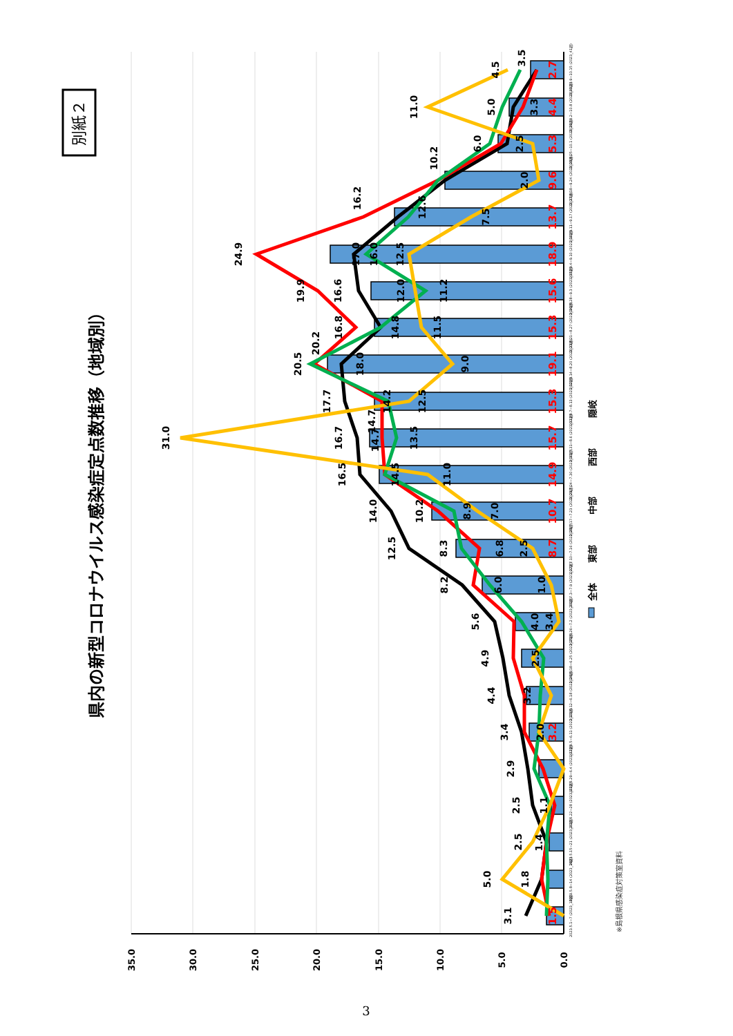別紙２
県内の新型コロナウイルス感染症定点数推移（地域別）
0.0
5.0
10.0
15.0
20.0
25.0
30.0
35.0
1.5
3.2
8.7
10.7
14.9
15.7
15.3
19.1
15.3
15.6
18.9
13.7
9.6
5.3
4.4
2.7
3.1
1.8
2.5
2.9
3.4
4.4
4.9
5.6
8.2
12.5
14.0
16.5
16.7
17.7
16.6
17.0
24.9
19.9
16.8
20.2
16.2
10.2
10.2
20.5
14.8
11.2
16.0
12.6
6.0
5.0
3.5
8.3
6.0
4.0
6.8
14.2
14.7
14.7
14.5
1.4
3.2
31.0
5.0
2.5
1.1
2.0
2.5
3.4
1.0
2.5
8.9
7.0
11.0
13.5
12.5
9.0
18.0
11.5
12.0
12.5
7.5
2.0
2.5
11.0
4.5
3.3
2023.5.1~7 (2023_18週)
2023.5.8~14 (2023_19週)
2023.5.15~21 (2023_20週)
2023.5.22~28 (2023_21週)
2023.5.29~6.4 (2023_22週)
2023.6.5~6.11 (2023_23週)
2023.6.12~6.18 (2023_24週)
2023.6.18~6.25 (2023_25週)
2023.6.26~7.2 (2023_26週)
2023.7.3~7.9 (2023_27週)
2023.7.10~7.16 (2023_28週)
2023.7.17~7.23 (2023_29週)
2023.7.24~7.30 (2023_30週)
2023.7.31~8.6 (2023_31週)
2023.8.7~8.13 (2023_32週)
2023.8.14~8.20 (2023_33週)
2023.8.21~8.27 (2023_34週)
2023.8.28~9.3 (2023_35週)
2023.9.4~9.10 (2023_36週)
2023.9.11~9.17 (2023_37週)
2023.9.18~9.24 (2023_38週)
2023.9.25~10.1 (2023_39週)
2023.10.2~10.8 (2023_40週)
2023.10.9~10.15 (2023_41週)
全体
東部
中部
西部
隠岐
※島根県感染症対策室資料
3